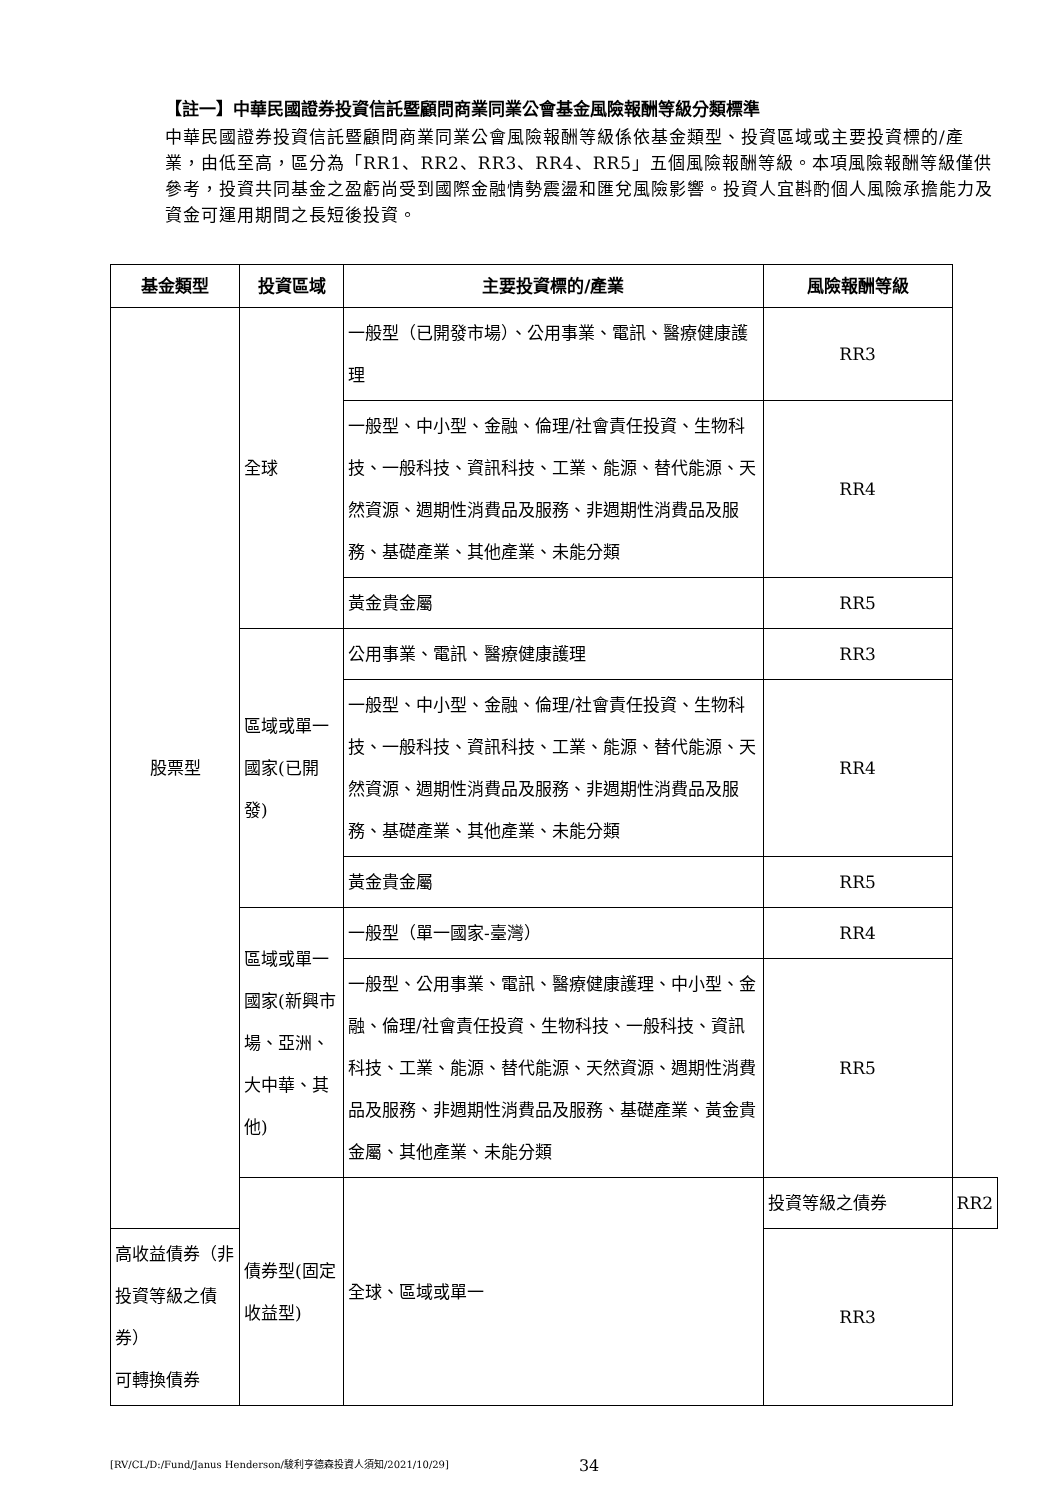【註一】中華民國證券投資信託暨顧問商業同業公會基金風險報酬等級分類標準
中華民國證券投資信託暨顧問商業同業公會風險報酬等級係依基金類型、投資區域或主要投資標的/產業，由低至高，區分為「RR1、RR2、RR3、RR4、RR5」五個風險報酬等級。本項風險報酬等級僅供參考，投資共同基金之盈虧尚受到國際金融情勢震盪和匯兌風險影響。投資人宜斟酌個人風險承擔能力及資金可運用期間之長短後投資。
| 基金類型 | 投資區域 | 主要投資標的/產業 | 風險報酬等級 | |
| --- | --- | --- | --- | --- |
| 股票型 | 全球 | 一般型（已開發市場）、公用事業、電訊、醫療健康護理 | RR3 | |
| | | 一般型、中小型、金融、倫理/社會責任投資、生物科技、一般科技、資訊科技、工業、能源、替代能源、天然資源、週期性消費品及服務、非週期性消費品及服務、基礎產業、其他產業、未能分類 | RR4 | |
| | | 黃金貴金屬 | RR5 | |
| | 區域或單一國家(已開發) | 公用事業、電訊、醫療健康護理 | RR3 | |
| | | 一般型、中小型、金融、倫理/社會責任投資、生物科技、一般科技、資訊科技、工業、能源、替代能源、天然資源、週期性消費品及服務、非週期性消費品及服務、基礎產業、其他產業、未能分類 | RR4 | |
| | | 黃金貴金屬 | RR5 | |
| | 區域或單一國家(新興市場、亞洲、大中華、其他) | 一般型（單一國家-臺灣） | RR4 | |
| | | 一般型、公用事業、電訊、醫療健康護理、中小型、金融、倫理/社會責任投資、生物科技、一般科技、資訊科技、工業、能源、替代能源、天然資源、週期性消費品及服務、非週期性消費品及服務、基礎產業、黃金貴金屬、其他產業、未能分類 | RR5 | |
| | 債券型(固定收益型) | 全球、區域或單一 | 投資等級之債券 | RR2 |
| 高收益債券（非投資等級之債券） 可轉換債券 | | | RR3 | |
[RV/CL/D:/Fund/Janus Henderson/駿利亨德森投資人須知/2021/10/29] 34